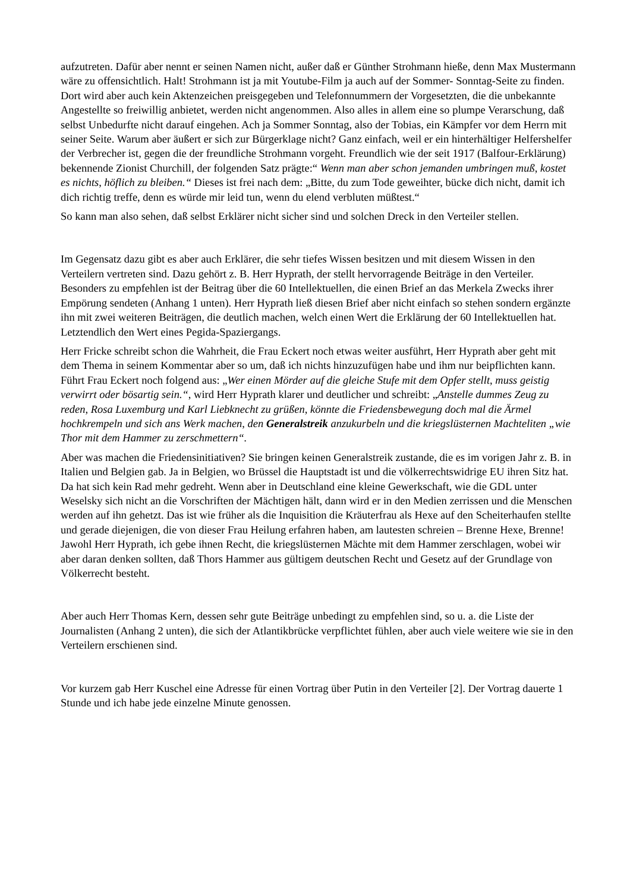aufzutreten. Dafür aber nennt er seinen Namen nicht, außer daß er Günther Strohmann hieße, denn Max Mustermann wäre zu offensichtlich. Halt! Strohmann ist ja mit Youtube-Film ja auch auf der Sommer- Sonntag-Seite zu finden. Dort wird aber auch kein Aktenzeichen preisgegeben und Telefonnummern der Vorgesetzten, die die unbekannte Angestellte so freiwillig anbietet, werden nicht angenommen. Also alles in allem eine so plumpe Verarschung, daß selbst Unbedurfte nicht darauf eingehen. Ach ja Sommer Sonntag, also der Tobias, ein Kämpfer vor dem Herrn mit seiner Seite. Warum aber äußert er sich zur Bürgerklage nicht? Ganz einfach, weil er ein hinterhältiger Helfershelfer der Verbrecher ist, gegen die der freundliche Strohmann vorgeht. Freundlich wie der seit 1917 (Balfour-Erklärung) bekennende Zionist Churchill, der folgenden Satz prägte:“ Wenn man aber schon jemanden umbringen muß, kostet es nichts, höflich zu bleiben.“ Dieses ist frei nach dem: „Bitte, du zum Tode geweihter, bücke dich nicht, damit ich dich richtig treffe, denn es würde mir leid tun, wenn du elend verbluten müßtest.“
So kann man also sehen, daß selbst Erklärer nicht sicher sind und solchen Dreck in den Verteiler stellen.
Im Gegensatz dazu gibt es aber auch Erklärer, die sehr tiefes Wissen besitzen und mit diesem Wissen in den Verteilern vertreten sind. Dazu gehört z. B. Herr Hyprath, der stellt hervorragende Beiträge in den Verteiler. Besonders zu empfehlen ist der Beitrag über die 60 Intellektuellen, die einen Brief an das Merkela Zwecks ihrer Empörung sendeten (Anhang 1 unten). Herr Hyprath ließ diesen Brief aber nicht einfach so stehen sondern ergänzte ihn mit zwei weiteren Beiträgen, die deutlich machen, welch einen Wert die Erklärung der 60 Intellektuellen hat. Letztendlich den Wert eines Pegida-Spaziergangs.
Herr Fricke schreibt schon die Wahrheit, die Frau Eckert noch etwas weiter ausführt, Herr Hyprath aber geht mit dem Thema in seinem Kommentar aber so um, daß ich nichts hinzuzufügen habe und ihm nur beipflichten kann. Führt Frau Eckert noch folgend aus: „Wer einen Mörder auf die gleiche Stufe mit dem Opfer stellt, muss geistig verwirrt oder bösartig sein.“, wird Herr Hyprath klarer und deutlicher und schreibt: „Anstelle dummes Zeug zu reden, Rosa Luxemburg und Karl Liebknecht zu grüßen, könnte die Friedensbewegung doch mal die Ärmel hochkrempeln und sich ans Werk machen, den Generalstreik anzukurbeln und die kriegslüsternen Machteliten „wie Thor mit dem Hammer zu zerschmettern“.
Aber was machen die Friedensinitiativen? Sie bringen keinen Generalstreik zustande, die es im vorigen Jahr z. B. in Italien und Belgien gab. Ja in Belgien, wo Brüssel die Hauptstadt ist und die völkerrechtswidrige EU ihren Sitz hat. Da hat sich kein Rad mehr gedreht. Wenn aber in Deutschland eine kleine Gewerkschaft, wie die GDL unter Weselsky sich nicht an die Vorschriften der Mächtigen hält, dann wird er in den Medien zerrissen und die Menschen werden auf ihn gehetzt. Das ist wie früher als die Inquisition die Kräuterfrau als Hexe auf den Scheiterhaufen stellte und gerade diejenigen, die von dieser Frau Heilung erfahren haben, am lautesten schreien – Brenne Hexe, Brenne! Jawohl Herr Hyprath, ich gebe ihnen Recht, die kriegslüsternen Mächte mit dem Hammer zerschlagen, wobei wir aber daran denken sollten, daß Thors Hammer aus gültigem deutschen Recht und Gesetz auf der Grundlage von Völkerrecht besteht.
Aber auch Herr Thomas Kern, dessen sehr gute Beiträge unbedingt zu empfehlen sind, so u. a. die Liste der Journalisten (Anhang 2 unten), die sich der Atlantikbrücke verpflichtet fühlen, aber auch viele weitere wie sie in den Verteilern erschienen sind.
Vor kurzem gab Herr Kuschel eine Adresse für einen Vortrag über Putin in den Verteiler [2]. Der Vortrag dauerte 1 Stunde und ich habe jede einzelne Minute genossen.